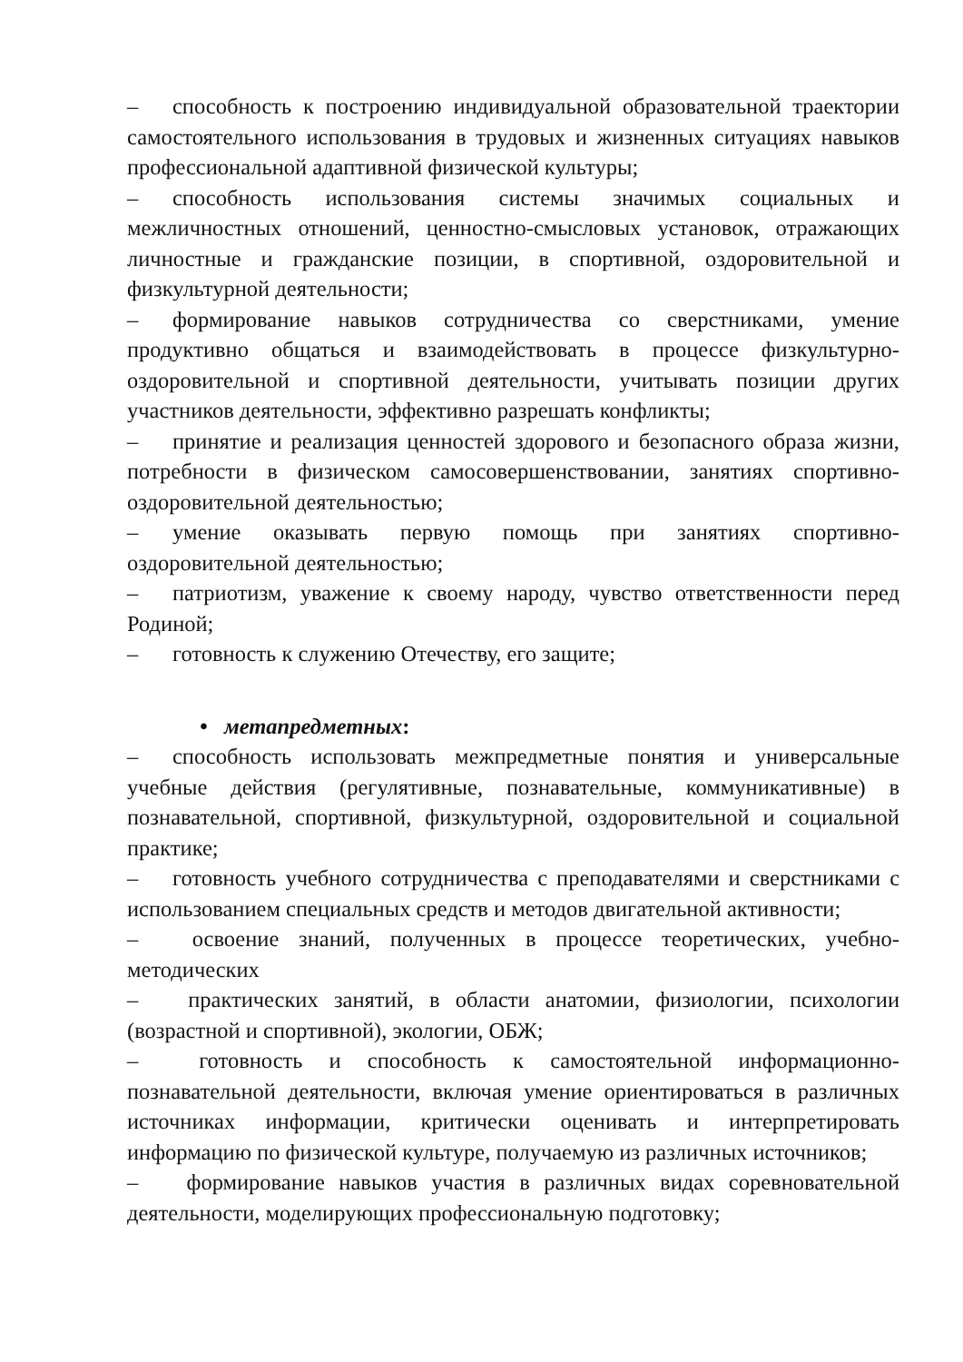– способность к построению индивидуальной образовательной траектории самостоятельного использования в трудовых и жизненных ситуациях навыков профессиональной адаптивной физической культуры;
– способность использования системы значимых социальных и межличностных отношений, ценностно-смысловых установок, отражающих личностные и гражданские позиции, в спортивной, оздоровительной и физкультурной деятельности;
– формирование навыков сотрудничества со сверстниками, умение продуктивно общаться и взаимодействовать в процессе физкультурно-оздоровительной и спортивной деятельности, учитывать позиции других участников деятельности, эффективно разрешать конфликты;
– принятие и реализация ценностей здорового и безопасного образа жизни, потребности в физическом самосовершенствовании, занятиях спортивно-оздоровительной деятельностью;
– умение оказывать первую помощь при занятиях спортивно-оздоровительной деятельностью;
– патриотизм, уважение к своему народу, чувство ответственности перед Родиной;
– готовность к служению Отечеству, его защите;
• метапредметных:
– способность использовать межпредметные понятия и универсальные учебные действия (регулятивные, познавательные, коммуникативные) в познавательной, спортивной, физкультурной, оздоровительной и социальной практике;
– готовность учебного сотрудничества с преподавателями и сверстниками с использованием специальных средств и методов двигательной активности;
– освоение знаний, полученных в процессе теоретических, учебно-методических
– практических занятий, в области анатомии, физиологии, психологии (возрастной и спортивной), экологии, ОБЖ;
– готовность и способность к самостоятельной информационно-познавательной деятельности, включая умение ориентироваться в различных источниках информации, критически оценивать и интерпретировать информацию по физической культуре, получаемую из различных источников;
– формирование навыков участия в различных видах соревновательной деятельности, моделирующих профессиональную подготовку;